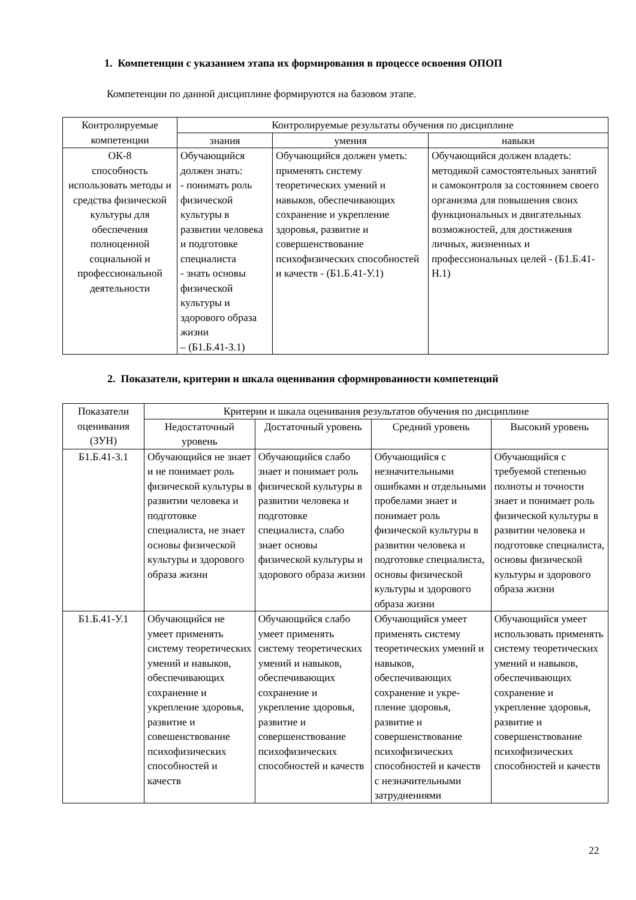1. Компетенции с указанием этапа их формирования в процессе освоения ОПОП
Компетенции по данной дисциплине формируются на базовом этапе.
| Контролируемые компетенции | Контролируемые результаты обучения по дисциплине | | |
| --- | --- | --- | --- |
| | знания | умения | навыки |
| ОК-8 способность использовать методы и средства физической культуры для обеспечения полноценной социальной и профессиональной деятельности | Обучающийся должен знать: - понимать роль физической культуры в развитии человека и подготовке специалиста - знать основы физической культуры и здорового образа жизни – (Б1.Б.41-З.1) | Обучающийся должен уметь: применять систему теоретических умений и навыков, обеспечивающих сохранение и укрепление здоровья, развитие и совершенствование психофизических способностей и качеств - (Б1.Б.41-У.1) | Обучающийся должен владеть: методикой самостоятельных занятий и самоконтроля за состоянием своего организма для повышения своих функциональных и двигательных возможностей, для достижения личных, жизненных и профессиональных целей - (Б1.Б.41-Н.1) |
2. Показатели, критерии и шкала оценивания сформированности компетенций
| Показатели оценивания (ЗУН) | Критерии и шкала оценивания результатов обучения по дисциплине | | | |
| --- | --- | --- | --- | --- |
| | Недостаточный уровень | Достаточный уровень | Средний уровень | Высокий уровень |
| Б1.Б.41-З.1 | Обучающийся не знает и не понимает роль физической культуры в развитии человека и подготовке специалиста, не знает основы физической культуры и здорового образа жизни | Обучающийся слабо знает и понимает роль физической культуры в развитии человека и подготовке специалиста, слабо знает основы физической культуры и здорового образа жизни | Обучающийся с незначительными ошибками и отдельными пробелами знает и понимает роль физической культуры в развитии человека и подготовке специалиста, основы физической культуры и здорового образа жизни | Обучающийся с требуемой степенью полноты и точности знает и понимает роль физической культуры в развитии человека и подготовке специалиста, основы физической культуры и здорового образа жизни |
| Б1.Б.41-У.1 | Обучающийся не умеет применять систему теоретических умений и навыков, обеспечивающих сохранение и укрепление здоровья, развитие и совешенствование психофизических способностей и качеств | Обучающийся слабо умеет применять систему теоретических умений и навыков, обеспечивающих сохранение и укрепление здоровья, развитие и совершенствование психофизических способностей и качеств | Обучающийся умеет применять систему теоретических умений и навыков, обеспечивающих сохранение и укре-пление здоровья, развитие и совершенствование психофизических способностей и качеств с незначительными затруднениями | Обучающийся умеет использовать применять систему теоретических умений и навыков, обеспечивающих сохранение и укрепление здоровья, развитие и совершенствование психофизических способностей и качеств |
22